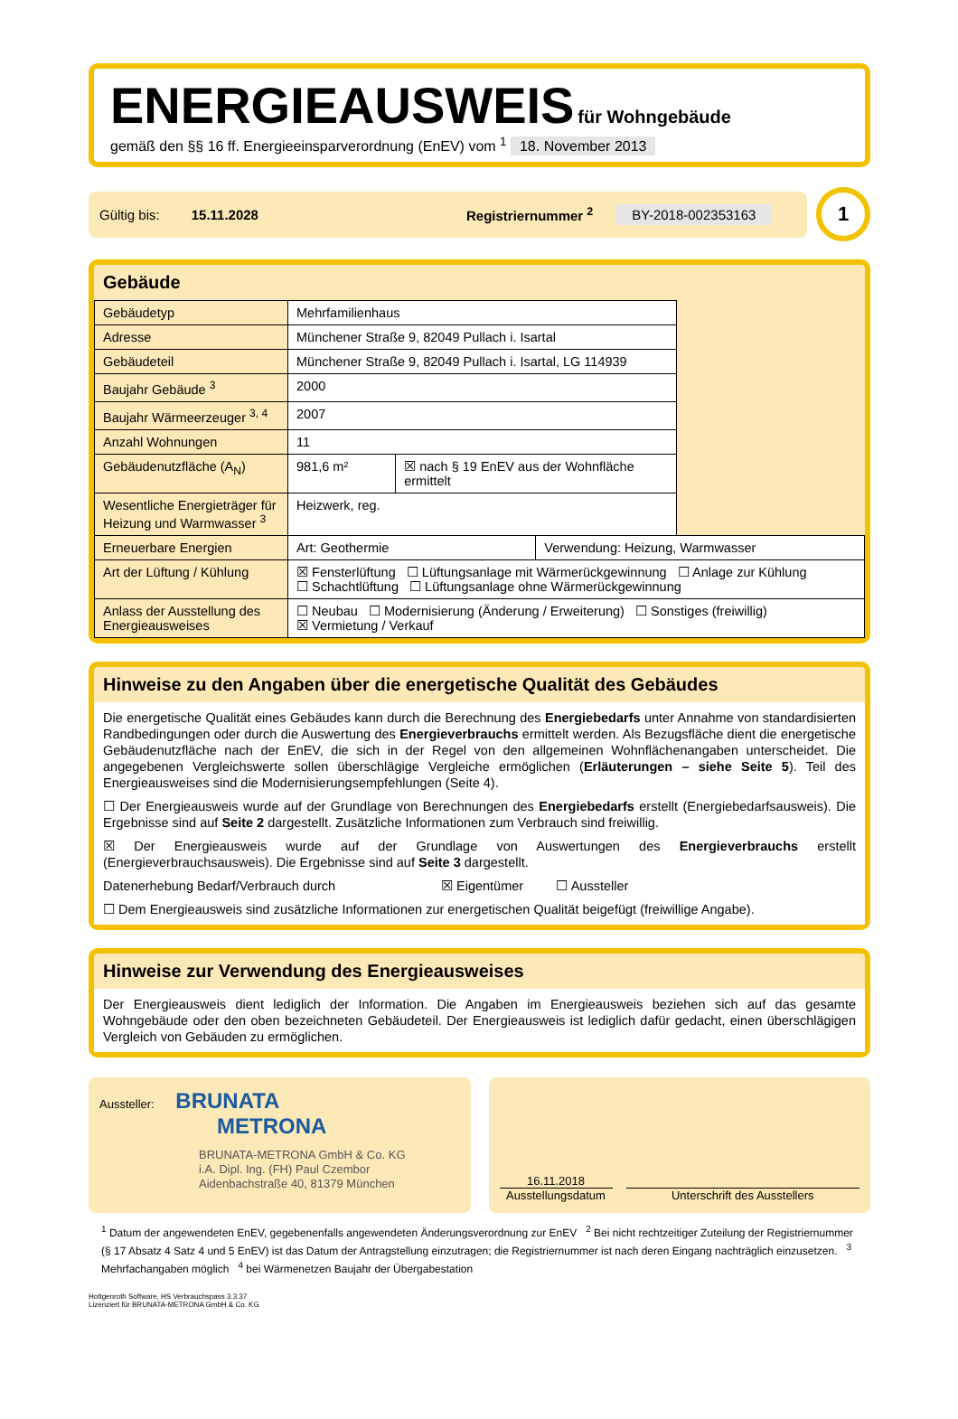ENERGIEAUSWEIS für Wohngebäude
gemäß den §§ 16 ff. Energieeinsparverordnung (EnEV) vom <sup>1</sup> 18. November 2013
Gültig bis: 15.11.2028 Registriernummer <sup>2</sup> BY-2018-002353163
1
Gebäude
| Gebäudetyp | Mehrfamilienhaus | | | |
| Adresse | Münchener Straße 9, 82049 Pullach i. Isartal | | | |
| Gebäudeteil | Münchener Straße 9, 82049 Pullach i. Isartal, LG 114939 | | | |
| Baujahr Gebäude <sup>3</sup> | 2000 | | | |
| Baujahr Wärmeerzeuger <sup>3, 4</sup> | 2007 | | | |
| Anzahl Wohnungen | 11 | | | |
| Gebäudenutzfläche (A<sub>N</sub>) | 981,6 m² | ☒ nach § 19 EnEV aus der Wohnfläche ermittelt | | |
| Wesentliche Energieträger für Heizung und Warmwasser <sup>3</sup> | Heizwerk, reg. | | | |
| Erneuerbare Energien | Art: Geothermie | | Verwendung: Heizung, Warmwasser | |
| Art der Lüftung / Kühlung | ☒ Fensterlüftung ☐ Lüftungsanlage mit Wärmerückgewinnung ☐ Anlage zur Kühlung ☐ Schachtlüftung ☐ Lüftungsanlage ohne Wärmerückgewinnung | | | |
| Anlass der Ausstellung des Energieausweises | ☐ Neubau ☐ Modernisierung (Änderung / Erweiterung) ☐ Sonstiges (freiwillig) ☒ Vermietung / Verkauf | | | |
Hinweise zu den Angaben über die energetische Qualität des Gebäudes
Die energetische Qualität eines Gebäudes kann durch die Berechnung des Energiebedarfs unter Annahme von standardisierten Randbedingungen oder durch die Auswertung des Energieverbrauchs ermittelt werden. Als Bezugsfläche dient die energetische Gebäudenutzfläche nach der EnEV, die sich in der Regel von den allgemeinen Wohnflächenangaben unterscheidet. Die angegebenen Vergleichswerte sollen überschlägige Vergleiche ermöglichen (Erläuterungen – siehe Seite 5). Teil des Energieausweises sind die Modernisierungsempfehlungen (Seite 4).
☐ Der Energieausweis wurde auf der Grundlage von Berechnungen des Energiebedarfs erstellt (Energiebedarfsausweis). Die Ergebnisse sind auf Seite 2 dargestellt. Zusätzliche Informationen zum Verbrauch sind freiwillig.
☒ Der Energieausweis wurde auf der Grundlage von Auswertungen des Energieverbrauchs erstellt (Energieverbrauchsausweis). Die Ergebnisse sind auf Seite 3 dargestellt.
Datenerhebung Bedarf/Verbrauch durch ☒ Eigentümer ☐ Aussteller
☐ Dem Energieausweis sind zusätzliche Informationen zur energetischen Qualität beigefügt (freiwillige Angabe).
Hinweise zur Verwendung des Energieausweises
Der Energieausweis dient lediglich der Information. Die Angaben im Energieausweis beziehen sich auf das gesamte Wohngebäude oder den oben bezeichneten Gebäudeteil. Der Energieausweis ist lediglich dafür gedacht, einen überschlägigen Vergleich von Gebäuden zu ermöglichen.
Aussteller: BRUNATA
METRONA
BRUNATA-METRONA GmbH & Co. KG
i.A. Dipl. Ing. (FH) Paul Czembor
Aidenbachstraße 40, 81379 München
16.11.2018
Ausstellungsdatum
Unterschrift des Ausstellers
<sup>1</sup> Datum der angewendeten EnEV, gegebenenfalls angewendeten Änderungsverordnung zur EnEV <sup>2</sup> Bei nicht rechtzeitiger Zuteilung der Registriernummer (§ 17 Absatz 4 Satz 4 und 5 EnEV) ist das Datum der Antragstellung einzutragen; die Registriernummer ist nach deren Eingang nachträglich einzusetzen. <sup>3</sup> Mehrfachangaben möglich <sup>4</sup> bei Wärmenetzen Baujahr der Übergabestation
Hottgenroth Software, HS Verbrauchspass 3.3.37
Lizenziert für BRUNATA-METRONA GmbH & Co. KG